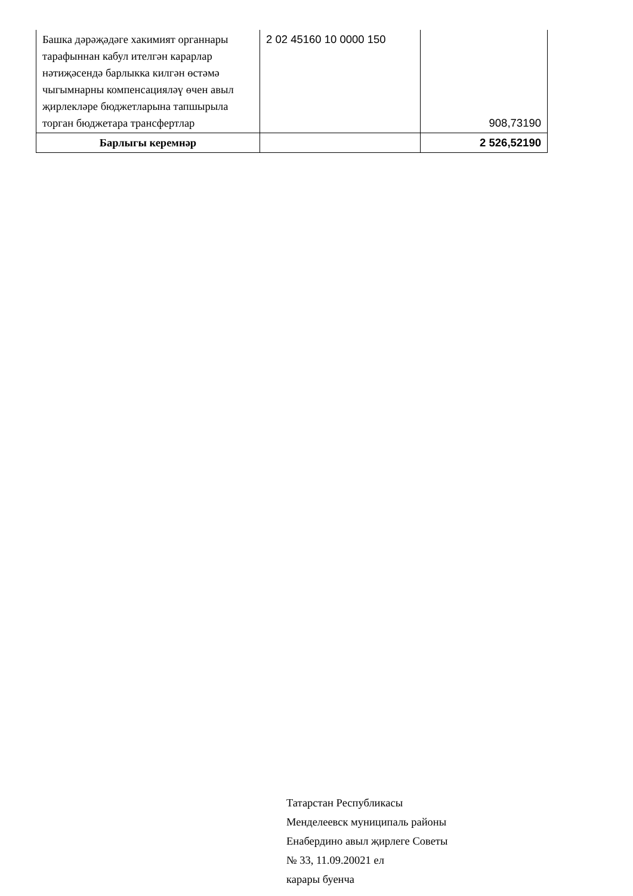| Башка дәрәҗәдәге хакимият органнары тарафыннан кабул ителгән карарлар нәтиҗәсендә барлыкка килгән өстәмә чыгымнарны компенсацияләү өчен авыл җирлекләре бюджетларына тапшырыла торган бюджетара трансфертлар | 2 02 45160 10 0000 150 | 908,73190 |
| Барлыгы керемнәр | | 2 526,52190 |
Татарстан Республикасы
Менделеевск муниципаль районы
Енабердино авыл җирлеге Советы
№ 33, 11.09.20021 ел
карары буенча